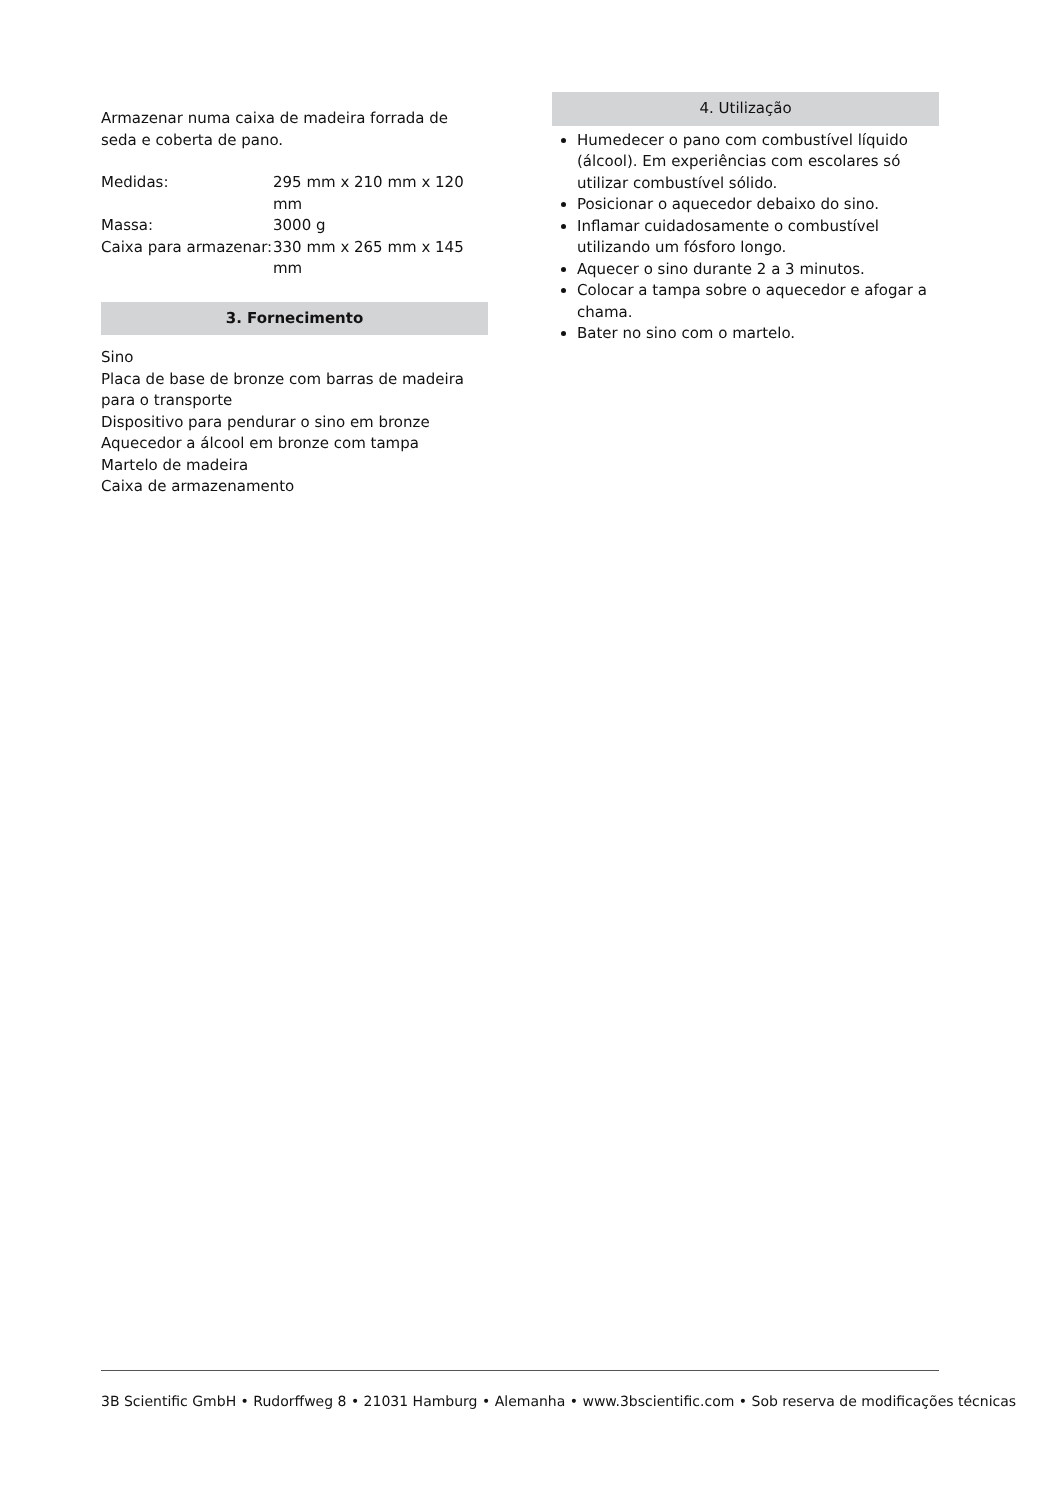Armazenar numa caixa de madeira forrada de seda e coberta de pano.
| Medidas: | 295 mm x 210 mm x 120 mm |
| Massa: | 3000 g |
| Caixa para armazenar: | 330 mm x 265 mm x 145 mm |
3. Fornecimento
Sino
Placa de base de bronze com barras de madeira para o transporte
Dispositivo para pendurar o sino em bronze
Aquecedor a álcool em bronze com tampa
Martelo de madeira
Caixa de armazenamento
4. Utilização
Humedecer o pano com combustível líquido (álco­ol). Em experiências com escolares só utilizar com­bustível sólido.
Posicionar o aquecedor debaixo do sino.
Inflamar cuidadosamente o combustível utilizan­do um fósforo longo.
Aquecer o sino durante 2 a 3 minutos.
Colocar a tampa sobre o aquecedor e afogar a cha­ma.
Bater no sino com o martelo.
3B Scientific GmbH • Rudorffweg 8 • 21031 Hamburg • Alemanha • www.3bscientific.com • Sob reserva de modificações técnicas